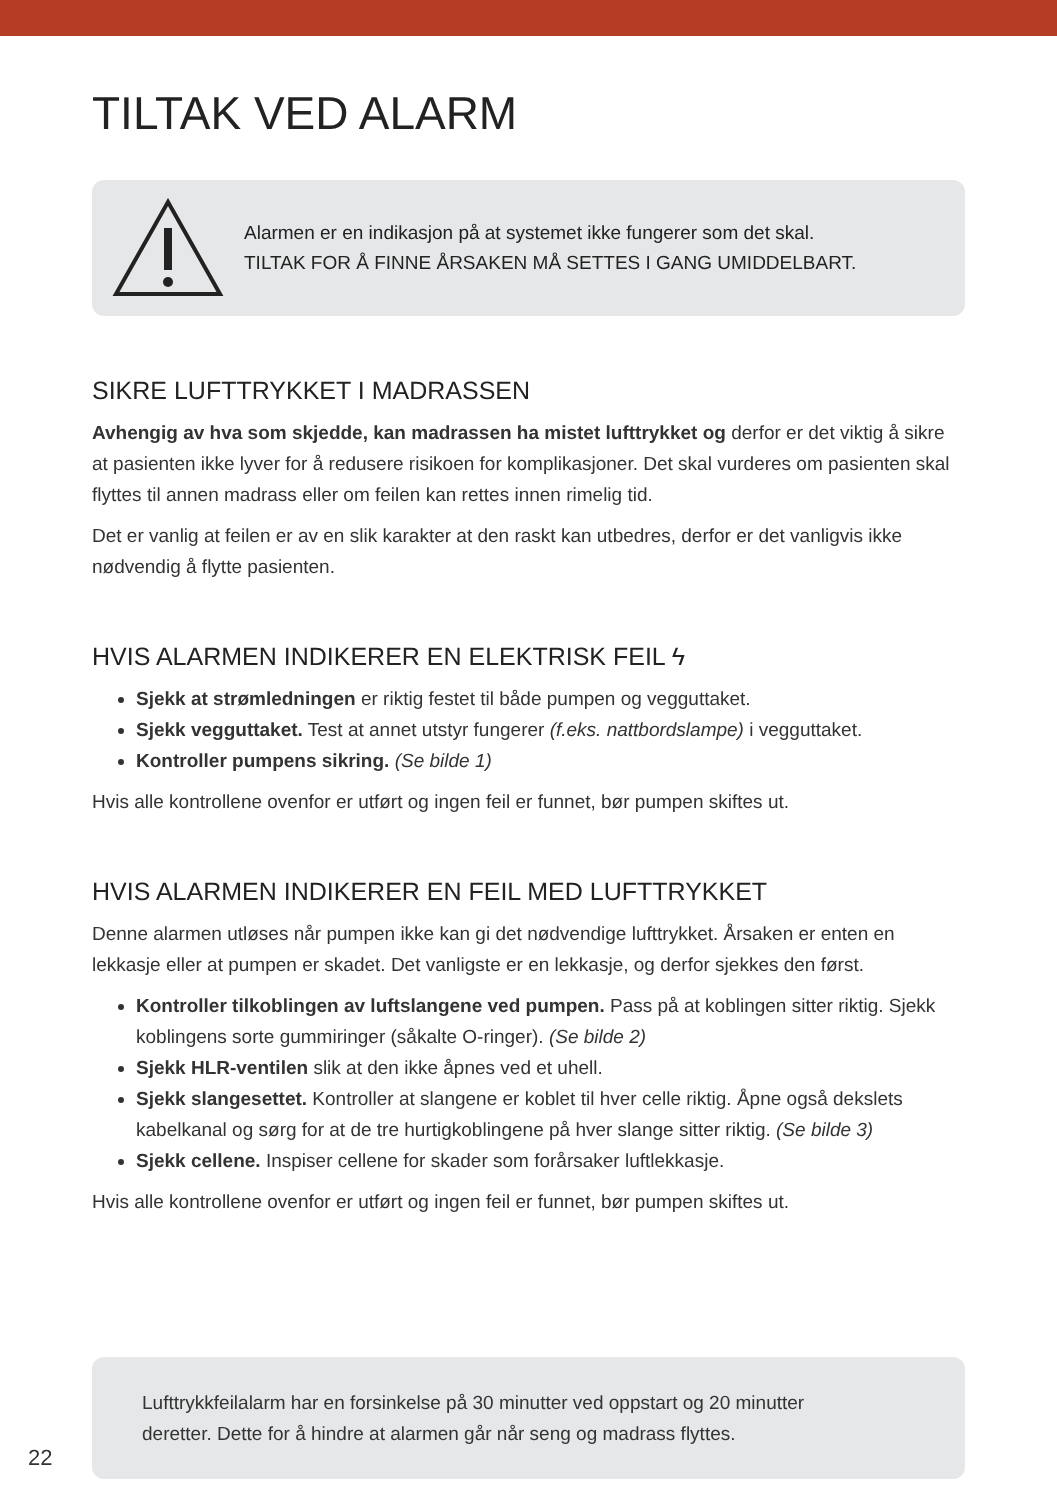TILTAK VED ALARM
Alarmen er en indikasjon på at systemet ikke fungerer som det skal.
TILTAK FOR Å FINNE ÅRSAKEN MÅ SETTES I GANG UMIDDELBART.
SIKRE LUFTTRYKKET I MADRASSEN
Avhengig av hva som skjedde, kan madrassen ha mistet lufttrykket og derfor er det viktig å sikre at pasienten ikke lyver for å redusere risikoen for komplikasjoner. Det skal vurderes om pasienten skal flyttes til annen madrass eller om feilen kan rettes innen rimelig tid.
Det er vanlig at feilen er av en slik karakter at den raskt kan utbedres, derfor er det vanligvis ikke nødvendig å flytte pasienten.
HVIS ALARMEN INDIKERER EN ELEKTRISK FEIL ϟ
Sjekk at strømledningen er riktig festet til både pumpen og vegguttaket.
Sjekk vegguttaket. Test at annet utstyr fungerer (f.eks. nattbordslampe) i vegguttaket.
Kontroller pumpens sikring. (Se bilde 1)
Hvis alle kontrollene ovenfor er utført og ingen feil er funnet, bør pumpen skiftes ut.
HVIS ALARMEN INDIKERER EN FEIL MED LUFTTRYKKET
Denne alarmen utløses når pumpen ikke kan gi det nødvendige lufttrykket. Årsaken er enten en lekkasje eller at pumpen er skadet. Det vanligste er en lekkasje, og derfor sjekkes den først.
Kontroller tilkoblingen av luftslangene ved pumpen. Pass på at koblingen sitter riktig. Sjekk koblingens sorte gummiringer (såkalte O-ringer). (Se bilde 2)
Sjekk HLR-ventilen slik at den ikke åpnes ved et uhell.
Sjekk slangesettet. Kontroller at slangene er koblet til hver celle riktig. Åpne også dekslets kabelkanal og sørg for at de tre hurtigkoblingene på hver slange sitter riktig. (Se bilde 3)
Sjekk cellene. Inspiser cellene for skader som forårsaker luftlekkasje.
Hvis alle kontrollene ovenfor er utført og ingen feil er funnet, bør pumpen skiftes ut.
Lufttrykkfeilalarm har en forsinkelse på 30 minutter ved oppstart og 20 minutter
deretter. Dette for å hindre at alarmen går når seng og madrass flyttes.
22